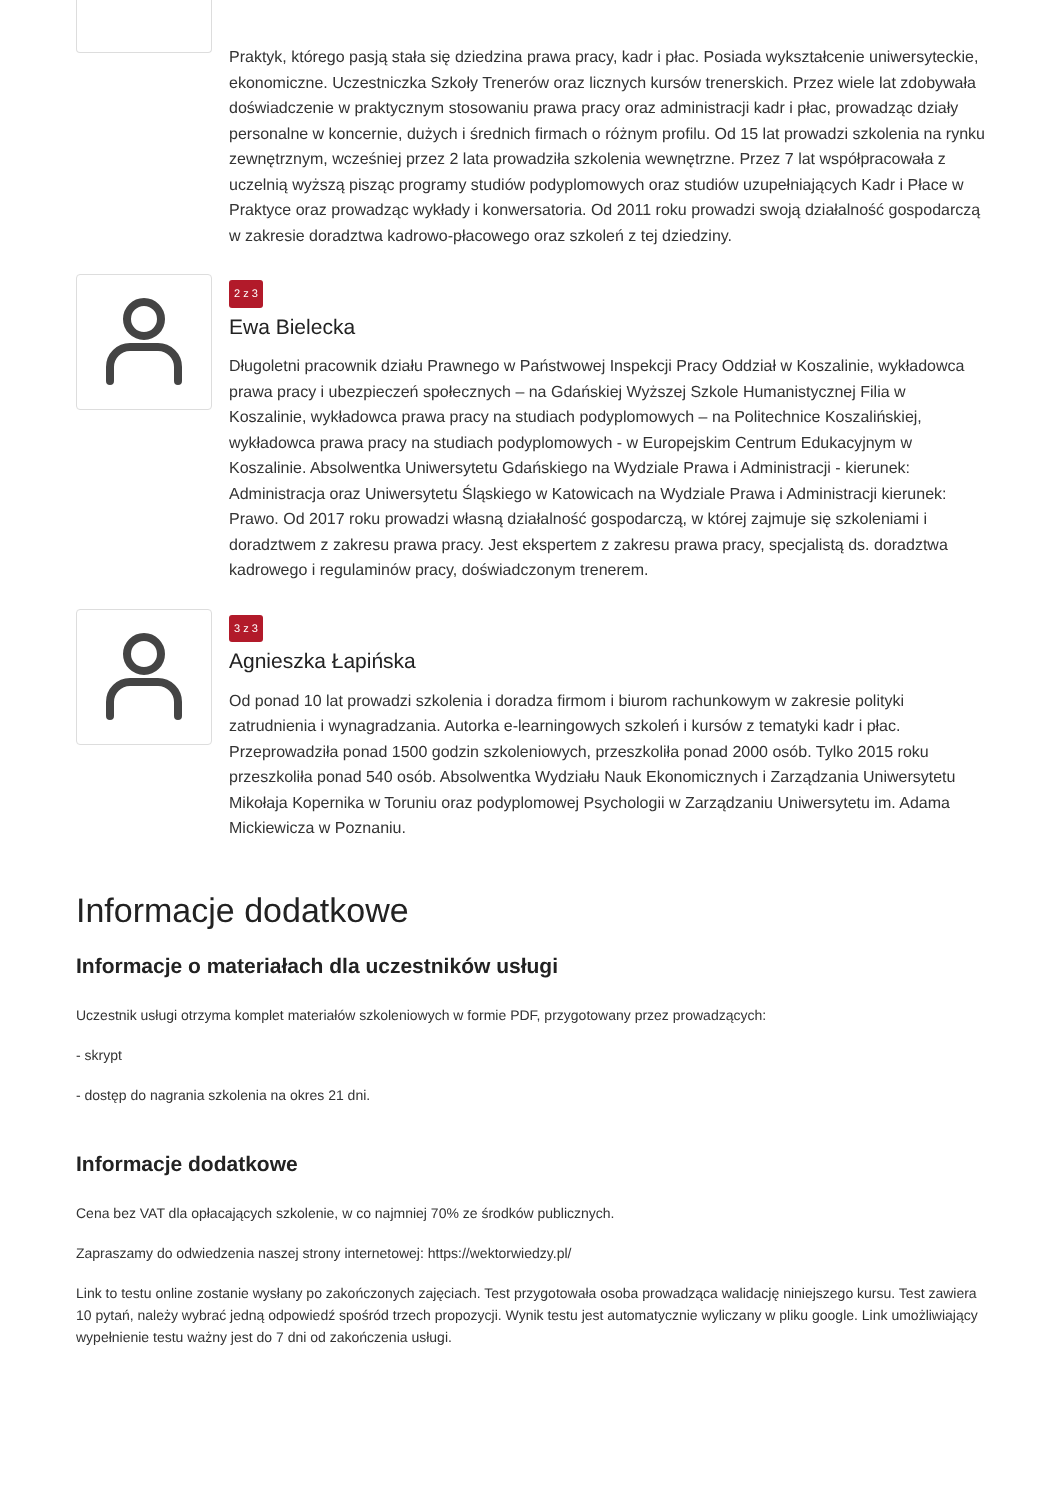Praktyk, którego pasją stała się dziedzina prawa pracy, kadr i płac. Posiada wykształcenie uniwersyteckie, ekonomiczne. Uczestniczka Szkoły Trenerów oraz licznych kursów trenerskich. Przez wiele lat zdobywała doświadczenie w praktycznym stosowaniu prawa pracy oraz administracji kadr i płac, prowadząc działy personalne w koncernie, dużych i średnich firmach o różnym profilu. Od 15 lat prowadzi szkolenia na rynku zewnętrznym, wcześniej przez 2 lata prowadziła szkolenia wewnętrzne. Przez 7 lat współpracowała z uczelnią wyższą pisząc programy studiów podyplomowych oraz studiów uzupełniających Kadr i Płace w Praktyce oraz prowadząc wykłady i konwersatoria. Od 2011 roku prowadzi swoją działalność gospodarczą w zakresie doradztwa kadrowo-płacowego oraz szkoleń z tej dziedziny.
2 z 3
Ewa Bielecka
Długoletni pracownik działu Prawnego w Państwowej Inspekcji Pracy Oddział w Koszalinie, wykładowca prawa pracy i ubezpieczeń społecznych – na Gdańskiej Wyższej Szkole Humanistycznej Filia w Koszalinie, wykładowca prawa pracy na studiach podyplomowych – na Politechnice Koszalińskiej, wykładowca prawa pracy na studiach podyplomowych - w Europejskim Centrum Edukacyjnym w Koszalinie. Absolwentka Uniwersytetu Gdańskiego na Wydziale Prawa i Administracji - kierunek: Administracja oraz Uniwersytetu Śląskiego w Katowicach na Wydziale Prawa i Administracji kierunek: Prawo. Od 2017 roku prowadzi własną działalność gospodarczą, w której zajmuje się szkoleniami i doradztwem z zakresu prawa pracy. Jest ekspertem z zakresu prawa pracy, specjalistą ds. doradztwa kadrowego i regulaminów pracy, doświadczonym trenerem.
3 z 3
Agnieszka Łapińska
Od ponad 10 lat prowadzi szkolenia i doradza firmom i biurom rachunkowym w zakresie polityki zatrudnienia i wynagradzania. Autorka e-learningowych szkoleń i kursów z tematyki kadr i płac. Przeprowadziła ponad 1500 godzin szkoleniowych, przeszkoliła ponad 2000 osób. Tylko 2015 roku przeszkoliła ponad 540 osób. Absolwentka Wydziału Nauk Ekonomicznych i Zarządzania Uniwersytetu Mikołaja Kopernika w Toruniu oraz podyplomowej Psychologii w Zarządzaniu Uniwersytetu im. Adama Mickiewicza w Poznaniu.
Informacje dodatkowe
Informacje o materiałach dla uczestników usługi
Uczestnik usługi otrzyma komplet materiałów szkoleniowych w formie PDF, przygotowany przez prowadzących:
- skrypt
- dostęp do nagrania szkolenia na okres 21 dni.
Informacje dodatkowe
Cena bez VAT dla opłacających szkolenie, w co najmniej 70% ze środków publicznych.
Zapraszamy do odwiedzenia naszej strony internetowej: https://wektorwiedzy.pl/
Link to testu online zostanie wysłany po zakończonych zajęciach. Test przygotowała osoba prowadząca walidację niniejszego kursu. Test zawiera 10 pytań, należy wybrać jedną odpowiedź spośród trzech propozycji. Wynik testu jest automatycznie wyliczany w pliku google. Link umożliwiający wypełnienie testu ważny jest do 7 dni od zakończenia usługi.